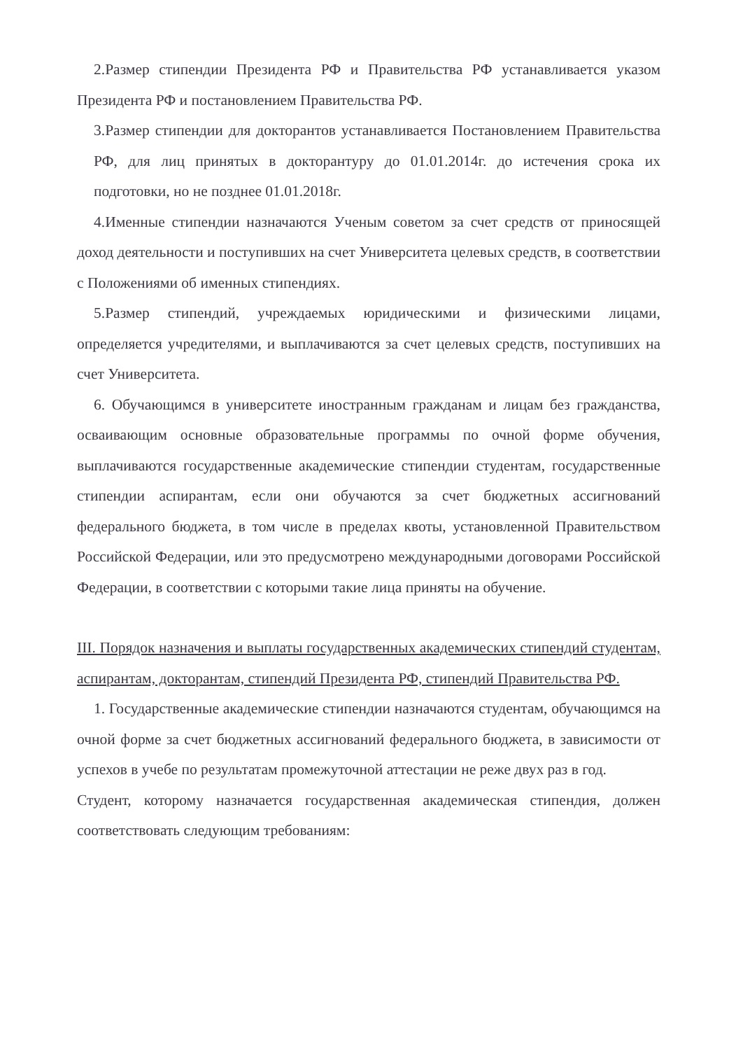2.Размер стипендии Президента РФ и Правительства РФ устанавливается указом Президента РФ и постановлением Правительства РФ.
3.Размер стипендии для докторантов устанавливается Постановлением Правительства РФ, для лиц принятых в докторантуру до 01.01.2014г. до истечения срока их подготовки, но не позднее 01.01.2018г.
4.Именные стипендии назначаются Ученым советом за счет средств от приносящей доход деятельности и поступивших на счет Университета целевых средств, в соответствии с Положениями об именных стипендиях.
5.Размер стипендий, учреждаемых юридическими и физическими лицами, определяется учредителями, и выплачиваются за счет целевых средств, поступивших на счет Университета.
6. Обучающимся в университете иностранным гражданам и лицам без гражданства, осваивающим основные образовательные программы по очной форме обучения, выплачиваются государственные академические стипендии студентам, государственные стипендии аспирантам, если они обучаются за счет бюджетных ассигнований федерального бюджета, в том числе в пределах квоты, установленной Правительством Российской Федерации, или это предусмотрено международными договорами Российской Федерации, в соответствии с которыми такие лица приняты на обучение.
III. Порядок назначения и выплаты государственных академических стипендий студентам, аспирантам, докторантам, стипендий Президента РФ, стипендий Правительства РФ.
1. Государственные академические стипендии назначаются студентам, обучающимся на очной форме за счет бюджетных ассигнований федерального бюджета, в зависимости от успехов в учебе по результатам промежуточной аттестации не реже двух раз в год.
Студент, которому назначается государственная академическая стипендия, должен соответствовать следующим требованиям: